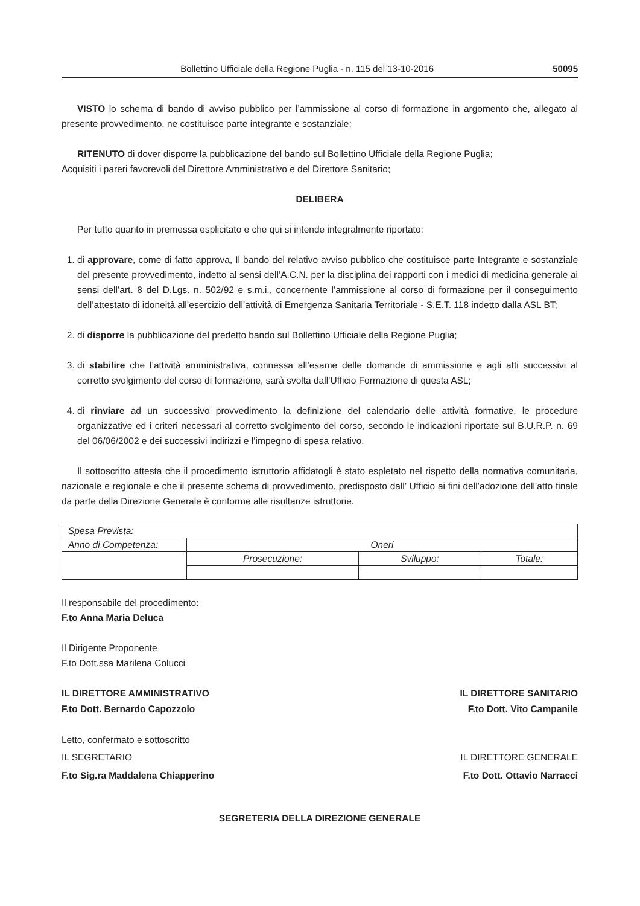Bollettino Ufficiale della Regione Puglia - n. 115 del 13-10-2016 50095
VISTO lo schema di bando di avviso pubblico per l’ammissione al corso di formazione in argomento che, allegato al presente provvedimento, ne costituisce parte integrante e sostanziale;
RITENUTO di dover disporre la pubblicazione del bando sul Bollettino Ufficiale della Regione Puglia;
Acquisiti i pareri favorevoli del Direttore Amministrativo e del Direttore Sanitario;
DELIBERA
Per tutto quanto in premessa esplicitato e che qui si intende integralmente riportato:
1. di approvare, come di fatto approva, Il bando del relativo avviso pubblico che costituisce parte Integrante e sostanziale del presente provvedimento, indetto al sensi dell’A.C.N. per la disciplina dei rapporti con i medici di medicina generale ai sensi dell’art. 8 del D.Lgs. n. 502/92 e s.m.i., concernente l’ammissione al corso di formazione per il conseguimento dell’attestato di idoneità all’esercizio dell’attività di Emergenza Sanitaria Territoriale - S.E.T. 118 indetto dalla ASL BT;
2. di disporre la pubblicazione del predetto bando sul Bollettino Ufficiale della Regione Puglia;
3. di stabilire che l’attività amministrativa, connessa all’esame delle domande di ammissione e agli atti successivi al corretto svolgimento del corso di formazione, sarà svolta dall’Ufficio Formazione di questa ASL;
4. di rinviare ad un successivo provvedimento la definizione del calendario delle attività formative, le procedure organizzative ed i criteri necessari al corretto svolgimento del corso, secondo le indicazioni riportate sul B.U.R.P. n. 69 del 06/06/2002 e dei successivi indirizzi e l’impegno di spesa relativo.
Il sottoscritto attesta che il procedimento istruttorio affidatogli è stato espletato nel rispetto della normativa comunitaria, nazionale e regionale e che il presente schema di provvedimento, predisposto dall’ Ufficio ai fini dell’adozione dell’atto finale da parte della Direzione Generale è conforme alle risultanze istruttorie.
| Spesa Prevista: | | | |
| Anno di Competenza: | Oneri | | |
| | Prosecuzione: | Sviluppo: | Totale: |
Il responsabile del procedimento:
F.to Anna Maria Deluca
Il Dirigente Proponente
F.to Dott.ssa Marilena Colucci
IL DIRETTORE AMMINISTRATIVO IL DIRETTORE SANITARIO
F.to Dott. Bernardo Capozzolo F.to Dott. Vito Campanile
Letto, confermato e sottoscritto
IL SEGRETARIO IL DIRETTORE GENERALE
F.to Sig.ra Maddalena Chiapperino F.to Dott. Ottavio Narracci
SEGRETERIA DELLA DIREZIONE GENERALE